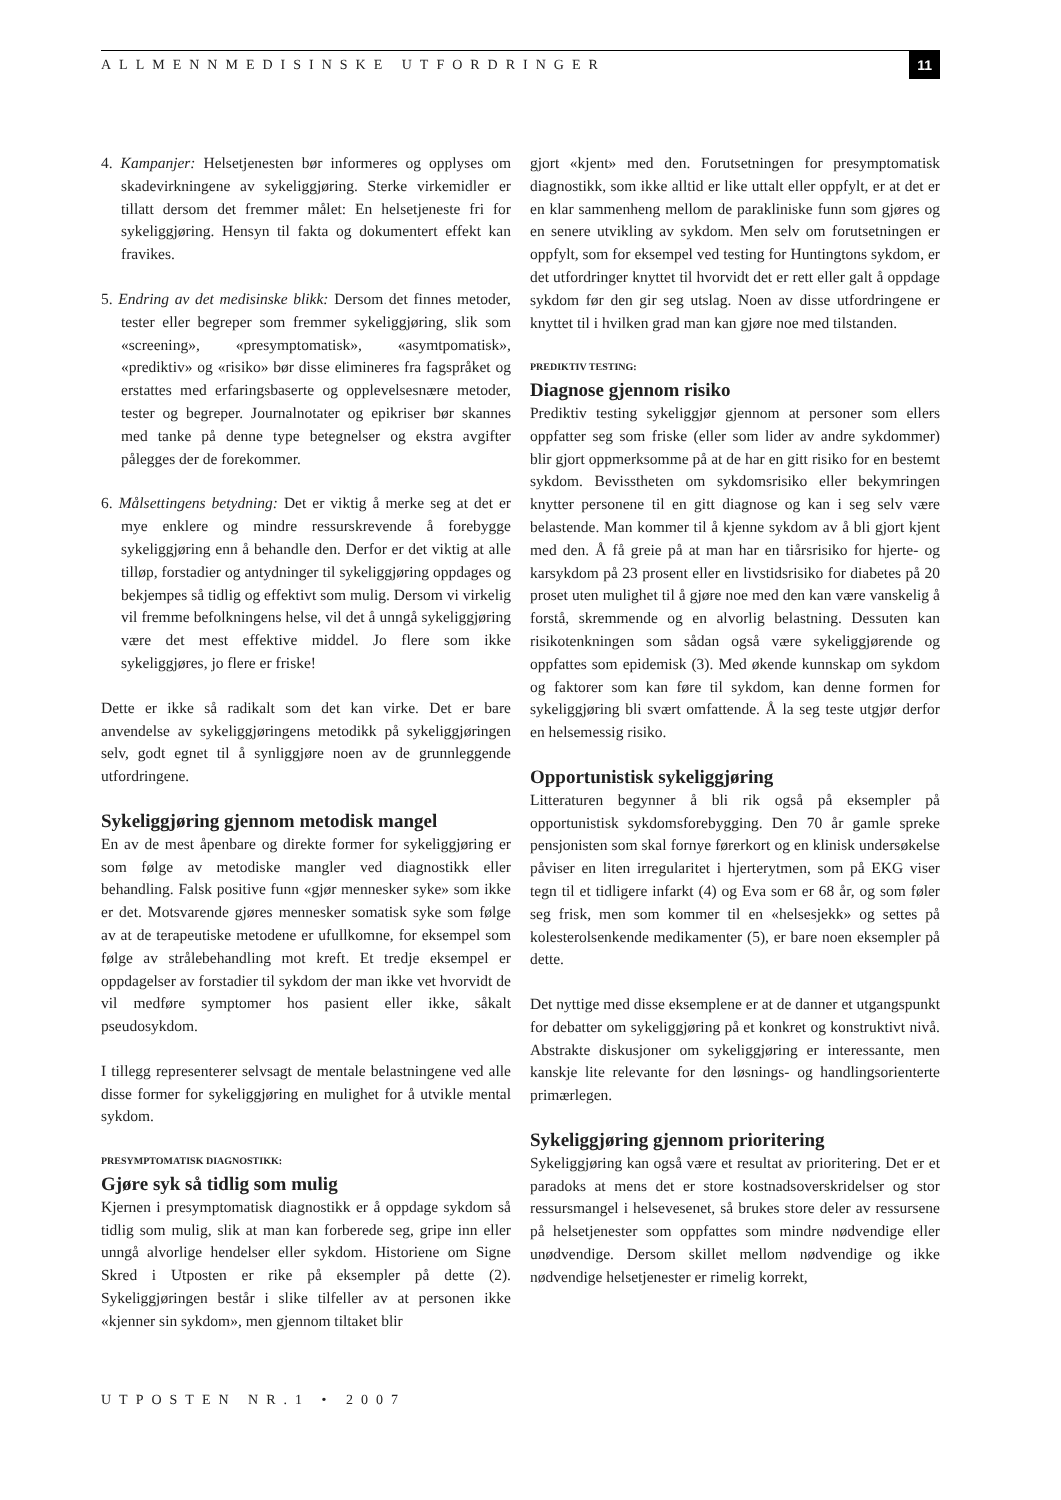ALLMENNMEDISINSKE UTFORDRINGER
11
4. Kampanjer: Helsetjenesten bør informeres og opplyses om skadevirkningene av sykeliggjøring. Sterke virkemidler er tillatt dersom det fremmer målet: En helsetjeneste fri for sykeliggjøring. Hensyn til fakta og dokumentert effekt kan fravikes.
5. Endring av det medisinske blikk: Dersom det finnes metoder, tester eller begreper som fremmer sykeliggjøring, slik som «screening», «presymptomatisk», «asymtpomatisk», «prediktiv» og «risiko» bør disse elimineres fra fagspråket og erstattes med erfaringsbaserte og opplevelsesnære metoder, tester og begreper. Journalnotater og epikriser bør skannes med tanke på denne type betegnelser og ekstra avgifter pålegges der de forekommer.
6. Målsettingens betydning: Det er viktig å merke seg at det er mye enklere og mindre ressurskrevende å forebygge sykeliggjøring enn å behandle den. Derfor er det viktig at alle tilløp, forstadier og antydninger til sykeliggjøring oppdages og bekjempes så tidlig og effektivt som mulig. Dersom vi virkelig vil fremme befolkningens helse, vil det å unngå sykeliggjøring være det mest effektive middel. Jo flere som ikke sykeliggjøres, jo flere er friske!
Dette er ikke så radikalt som det kan virke. Det er bare anvendelse av sykeliggjøringens metodikk på sykeliggjøringen selv, godt egnet til å synliggjøre noen av de grunnleggende utfordringene.
Sykeliggjøring gjennom metodisk mangel
En av de mest åpenbare og direkte former for sykeliggjøring er som følge av metodiske mangler ved diagnostikk eller behandling. Falsk positive funn «gjør mennesker syke» som ikke er det. Motsvarende gjøres mennesker somatisk syke som følge av at de terapeutiske metodene er ufullkomne, for eksempel som følge av strålebehandling mot kreft. Et tredje eksempel er oppdagelser av forstadier til sykdom der man ikke vet hvorvidt de vil medføre symptomer hos pasient eller ikke, såkalt pseudosykdom.
I tillegg representerer selvsagt de mentale belastningene ved alle disse former for sykeliggjøring en mulighet for å utvikle mental sykdom.
PRESYMPTOMATISK DIAGNOSTIKK:
Gjøre syk så tidlig som mulig
Kjernen i presymptomatisk diagnostikk er å oppdage sykdom så tidlig som mulig, slik at man kan forberede seg, gripe inn eller unngå alvorlige hendelser eller sykdom. Historiene om Signe Skred i Utposten er rike på eksempler på dette (2). Sykeliggjøringen består i slike tilfeller av at personen ikke «kjenner sin sykdom», men gjennom tiltaket blir
gjort «kjent» med den. Forutsetningen for presymptomatisk diagnostikk, som ikke alltid er like uttalt eller oppfylt, er at det er en klar sammenheng mellom de parakliniske funn som gjøres og en senere utvikling av sykdom. Men selv om forutsetningen er oppfylt, som for eksempel ved testing for Huntingtons sykdom, er det utfordringer knyttet til hvorvidt det er rett eller galt å oppdage sykdom før den gir seg utslag. Noen av disse utfordringene er knyttet til i hvilken grad man kan gjøre noe med tilstanden.
PREDIKTIV TESTING:
Diagnose gjennom risiko
Prediktiv testing sykeliggjør gjennom at personer som ellers oppfatter seg som friske (eller som lider av andre sykdommer) blir gjort oppmerksomme på at de har en gitt risiko for en bestemt sykdom. Bevisstheten om sykdomsrisiko eller bekymringen knytter personene til en gitt diagnose og kan i seg selv være belastende. Man kommer til å kjenne sykdom av å bli gjort kjent med den. Å få greie på at man har en tiårsrisiko for hjerte- og karsykdom på 23 prosent eller en livstidsrisiko for diabetes på 20 proset uten mulighet til å gjøre noe med den kan være vanskelig å forstå, skremmende og en alvorlig belastning. Dessuten kan risikotenkningen som sådan også være sykeliggjørende og oppfattes som epidemisk (3). Med økende kunnskap om sykdom og faktorer som kan føre til sykdom, kan denne formen for sykeliggjøring bli svært omfattende. Å la seg teste utgjør derfor en helsemessig risiko.
Opportunistisk sykeliggjøring
Litteraturen begynner å bli rik også på eksempler på opportunistisk sykdomsforebygging. Den 70 år gamle spreke pensjonisten som skal fornye førerkort og en klinisk undersøkelse påviser en liten irregularitet i hjerterytmen, som på EKG viser tegn til et tidligere infarkt (4) og Eva som er 68 år, og som føler seg frisk, men som kommer til en «helsesjekk» og settes på kolesterolsenkende medikamenter (5), er bare noen eksempler på dette.
Det nyttige med disse eksemplene er at de danner et utgangspunkt for debatter om sykeliggjøring på et konkret og konstruktivt nivå. Abstrakte diskusjoner om sykeliggjøring er interessante, men kanskje lite relevante for den løsnings- og handlingsorienterte primærlegen.
Sykeliggjøring gjennom prioritering
Sykeliggjøring kan også være et resultat av prioritering. Det er et paradoks at mens det er store kostnadsoverskridelser og stor ressursmangel i helsevesenet, så brukes store deler av ressursene på helsetjenester som oppfattes som mindre nødvendige eller unødvendige. Dersom skillet mellom nødvendige og ikke nødvendige helsetjenester er rimelig korrekt,
UTPOSTEN NR.1 • 2007